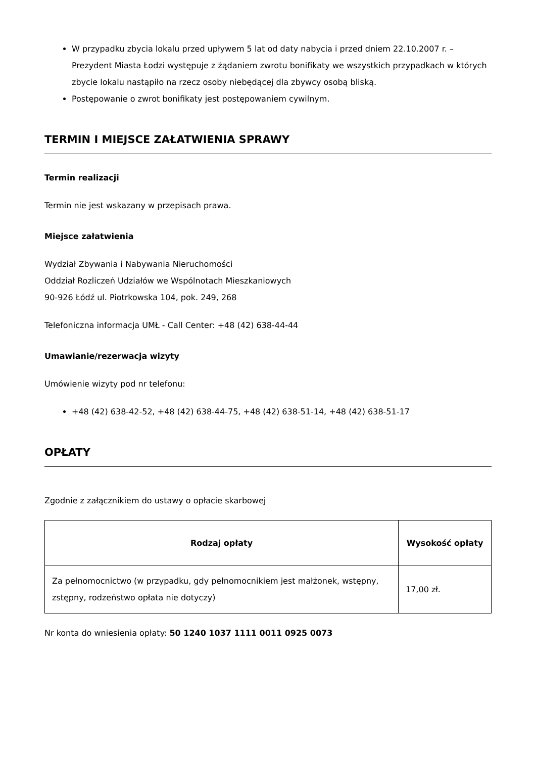W przypadku zbycia lokalu przed upływem 5 lat od daty nabycia i przed dniem 22.10.2007 r. – Prezydent Miasta Łodzi występuje z żądaniem zwrotu bonifikaty we wszystkich przypadkach w których zbycie lokalu nastąpiło na rzecz osoby niebędącej dla zbywcy osobą bliską.
Postępowanie o zwrot bonifikaty jest postępowaniem cywilnym.
TERMIN I MIEJSCE ZAŁATWIENIA SPRAWY
Termin realizacji
Termin nie jest wskazany w przepisach prawa.
Miejsce załatwienia
Wydział Zbywania i Nabywania Nieruchomości
Oddział Rozliczeń Udziałów we Wspólnotach Mieszkaniowych
90-926 Łódź ul. Piotrkowska 104, pok. 249, 268
Telefoniczna informacja UMŁ - Call Center: +48 (42) 638-44-44
Umawianie/rezerwacja wizyty
Umówienie wizyty pod nr telefonu:
+48 (42) 638-42-52, +48 (42) 638-44-75, +48 (42) 638-51-14, +48 (42) 638-51-17
OPŁATY
Zgodnie z załącznikiem do ustawy o opłacie skarbowej
| Rodzaj opłaty | Wysokość opłaty |
| --- | --- |
| Za pełnomocnictwo (w przypadku, gdy pełnomocnikiem jest małżonek, wstępny, zstępny, rodzeństwo opłata nie dotyczy) | 17,00 zł. |
Nr konta do wniesienia opłaty: 50 1240 1037 1111 0011 0925 0073